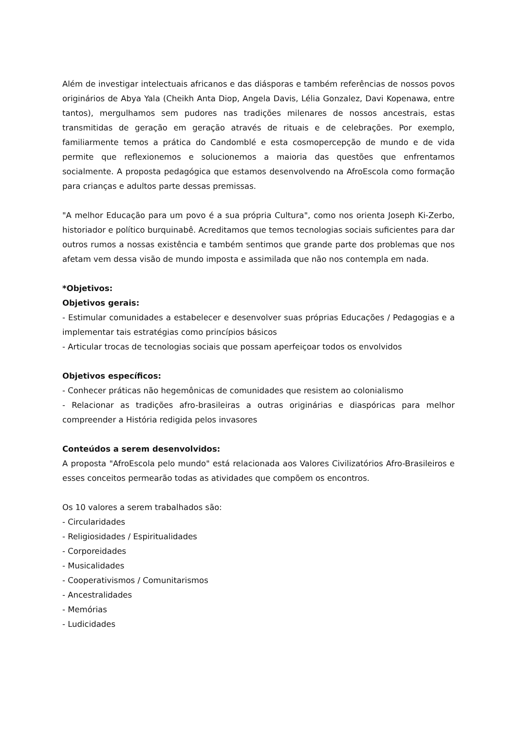Além de investigar intelectuais africanos e das diásporas e também referências de nossos povos originários de Abya Yala (Cheikh Anta Diop, Angela Davis, Lélia Gonzalez, Davi Kopenawa, entre tantos), mergulhamos sem pudores nas tradições milenares de nossos ancestrais, estas transmitidas de geração em geração através de rituais e de celebrações. Por exemplo, familiarmente temos a prática do Candomblé e esta cosmopercepção de mundo e de vida permite que reflexionemos e solucionemos a maioria das questões que enfrentamos socialmente. A proposta pedagógica que estamos desenvolvendo na AfroEscola como formação para crianças e adultos parte dessas premissas.
"A melhor Educação para um povo é a sua própria Cultura", como nos orienta Joseph Ki-Zerbo, historiador e político burquinabê. Acreditamos que temos tecnologias sociais suficientes para dar outros rumos a nossas existência e também sentimos que grande parte dos problemas que nos afetam vem dessa visão de mundo imposta e assimilada que não nos contempla em nada.
*Objetivos:
Objetivos gerais:
- Estimular comunidades a estabelecer e desenvolver suas próprias Educações / Pedagogias e a implementar tais estratégias como princípios básicos
- Articular trocas de tecnologias sociais que possam aperfeiçoar todos os envolvidos
Objetivos específicos:
- Conhecer práticas não hegemônicas de comunidades que resistem ao colonialismo
- Relacionar as tradições afro-brasileiras a outras originárias e diaspóricas para melhor compreender a História redigida pelos invasores
Conteúdos a serem desenvolvidos:
A proposta "AfroEscola pelo mundo" está relacionada aos Valores Civilizatórios Afro-Brasileiros e esses conceitos permearão todas as atividades que compõem os encontros.
Os 10 valores a serem trabalhados são:
- Circularidades
- Religiosidades / Espiritualidades
- Corporeidades
- Musicalidades
- Cooperativismos / Comunitarismos
- Ancestralidades
- Memórias
- Ludicidades